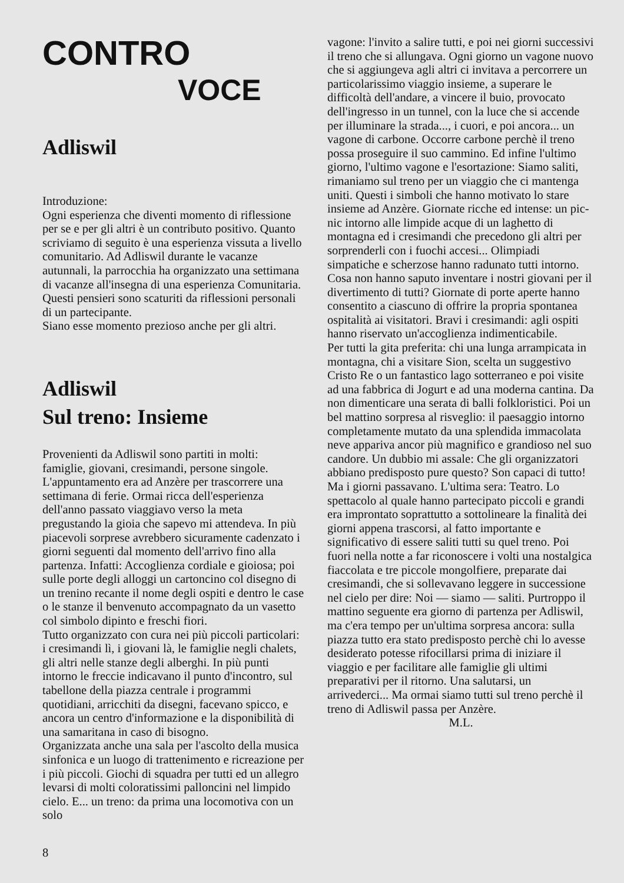CONTRO
VOCE
Adliswil
Introduzione:
Ogni esperienza che diventi momento di riflessione per se e per gli altri è un contributo positivo. Quanto scriviamo di seguito è una esperienza vissuta a livello comunitario. Ad Adliswil durante le vacanze autunnali, la parrocchia ha organizzato una settimana di vacanze all'insegna di una esperienza Comunitaria. Questi pensieri sono scaturiti da riflessioni personali di un partecipante.
Siano esse momento prezioso anche per gli altri.
Adliswil
Sul treno: Insieme
Provenienti da Adliswil sono partiti in molti: famiglie, giovani, cresimandi, persone singole. L'appuntamento era ad Anzère per trascorrere una settimana di ferie. Ormai ricca dell'esperienza dell'anno passato viaggiavo verso la meta pregustando la gioia che sapevo mi attendeva. In più piacevoli sorprese avrebbero sicuramente cadenzato i giorni seguenti dal momento dell'arrivo fino alla partenza. Infatti: Accoglienza cordiale e gioiosa; poi sulle porte degli alloggi un cartoncino col disegno di un trenino recante il nome degli ospiti e dentro le case o le stanze il benvenuto accompagnato da un vasetto col simbolo dipinto e freschi fiori.
Tutto organizzato con cura nei più piccoli particolari: i cresimandi lì, i giovani là, le famiglie negli chalets, gli altri nelle stanze degli alberghi. In più punti intorno le freccie indicavano il punto d'incontro, sul tabellone della piazza centrale i programmi quotidiani, arricchiti da disegni, facevano spicco, e ancora un centro d'informazione e la disponibilità di una samaritana in caso di bisogno.
Organizzata anche una sala per l'ascolto della musica sinfonica e un luogo di trattenimento e ricreazione per i più piccoli. Giochi di squadra per tutti ed un allegro levarsi di molti coloratissimi palloncini nel limpido cielo. E... un treno: da prima una locomotiva con un solo
vagone: l'invito a salire tutti, e poi nei giorni successivi il treno che si allungava. Ogni giorno un vagone nuovo che si aggiungeva agli altri ci invitava a percorrere un particolarissimo viaggio insieme, a superare le difficoltà dell'andare, a vincere il buio, provocato dell'ingresso in un tunnel, con la luce che si accende per illuminare la strada..., i cuori, e poi ancora... un vagone di carbone. Occorre carbone perchè il treno possa proseguire il suo cammino. Ed infine l'ultimo giorno, l'ultimo vagone e l'esortazione: Siamo saliti, rimaniamo sul treno per un viaggio che ci mantenga uniti. Questi i simboli che hanno motivato lo stare insieme ad Anzère. Giornate ricche ed intense: un pic-nic intorno alle limpide acque di un laghetto di montagna ed i cresimandi che precedono gli altri per sorprenderli con i fuochi accesi... Olimpiadi simpatiche e scherzose hanno radunato tutti intorno. Cosa non hanno saputo inventare i nostri giovani per il divertimento di tutti? Giornate di porte aperte hanno consentito a ciascuno di offrire la propria spontanea ospitalità ai visitatori. Bravi i cresimandi: agli ospiti hanno riservato un'accoglienza indimenticabile.
Per tutti la gita preferita: chi una lunga arrampicata in montagna, chi a visitare Sion, scelta un suggestivo Cristo Re o un fantastico lago sotterraneo e poi visite ad una fabbrica di Jogurt e ad una moderna cantina. Da non dimenticare una serata di balli folkloristici. Poi un bel mattino sorpresa al risveglio: il paesaggio intorno completamente mutato da una splendida immacolata neve appariva ancor più magnifico e grandioso nel suo candore. Un dubbio mi assale: Che gli organizzatori abbiano predisposto pure questo? Son capaci di tutto! Ma i giorni passavano. L'ultima sera: Teatro. Lo spettacolo al quale hanno partecipato piccoli e grandi era improntato soprattutto a sottolineare la finalità dei giorni appena trascorsi, al fatto importante e significativo di essere saliti tutti su quel treno. Poi fuori nella notte a far riconoscere i volti una nostalgica fiaccolata e tre piccole mongolfiere, preparate dai cresimandi, che si sollevavano leggere in successione nel cielo per dire: Noi — siamo — saliti. Purtroppo il mattino seguente era giorno di partenza per Adliswil, ma c'era tempo per un'ultima sorpresa ancora: sulla piazza tutto era stato predisposto perchè chi lo avesse desiderato potesse rifocillarsi prima di iniziare il viaggio e per facilitare alle famiglie gli ultimi preparativi per il ritorno. Una salutarsi, un arrivederci... Ma ormai siamo tutti sul treno perchè il treno di Adliswil passa per Anzère.
M.L.
8